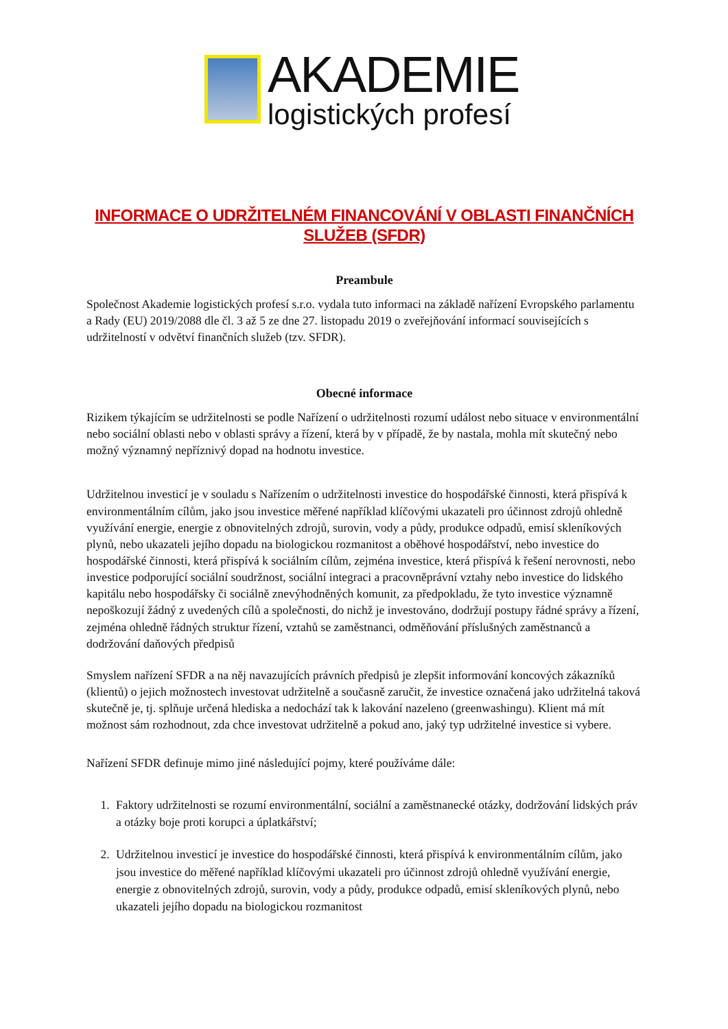AKADEMIE
logistických profesí
INFORMACE O UDRŽITELNÉM FINANCOVÁNÍ V OBLASTI FINANČNÍCH SLUŽEB (SFDR)
Preambule
Společnost Akademie logistických profesí s.r.o. vydala tuto informaci na základě nařízení Evropského parlamentu a Rady (EU) 2019/2088 dle čl. 3 až 5 ze dne 27. listopadu 2019 o zveřejňování informací souvisejících s udržitelností v odvětví finančních služeb (tzv. SFDR).
Obecné informace
Rizikem týkajícím se udržitelnosti se podle Nařízení o udržitelnosti rozumí událost nebo situace v environmentální nebo sociální oblasti nebo v oblasti správy a řízení, která by v případě, že by nastala, mohla mít skutečný nebo možný významný nepříznivý dopad na hodnotu investice.
Udržitelnou investicí je v souladu s Nařízením o udržitelnosti investice do hospodářské činnosti, která přispívá k environmentálním cílům, jako jsou investice měřené například klíčovými ukazateli pro účinnost zdrojů ohledně využívání energie, energie z obnovitelných zdrojů, surovin, vody a půdy, produkce odpadů, emisí skleníkových plynů, nebo ukazateli jejího dopadu na biologickou rozmanitost a oběhové hospodářství, nebo investice do hospodářské činnosti, která přispívá k sociálním cílům, zejména investice, která přispívá k řešení nerovnosti, nebo investice podporující sociální soudržnost, sociální integraci a pracovněprávní vztahy nebo investice do lidského kapitálu nebo hospodářsky či sociálně znevýhodněných komunit, za předpokladu, že tyto investice významně nepoškozují žádný z uvedených cílů a společnosti, do nichž je investováno, dodržují postupy řádné správy a řízení, zejména ohledně řádných struktur řízení, vztahů se zaměstnanci, odměňování příslušných zaměstnanců a dodržování daňových předpisů
Smyslem nařízení SFDR a na něj navazujících právních předpisů je zlepšit informování koncových zákazníků (klientů) o jejich možnostech investovat udržitelně a současně zaručit, že investice označená jako udržitelná taková skutečně je, tj. splňuje určená hlediska a nedochází tak k lakování nazeleno (greenwashingu). Klient má mít možnost sám rozhodnout, zda chce investovat udržitelně a pokud ano, jaký typ udržitelné investice si vybere.
Nařízení SFDR definuje mimo jiné následující pojmy, které používáme dále:
1. Faktory udržitelnosti se rozumí environmentální, sociální a zaměstnanecké otázky, dodržování lidských práv a otázky boje proti korupci a úplatkářství;
2. Udržitelnou investicí je investice do hospodářské činnosti, která přispívá k environmentálním cílům, jako jsou investice do měřené například klíčovými ukazateli pro účinnost zdrojů ohledně využívání energie, energie z obnovitelných zdrojů, surovin, vody a půdy, produkce odpadů, emisí skleníkových plynů, nebo ukazateli jejího dopadu na biologickou rozmanitost